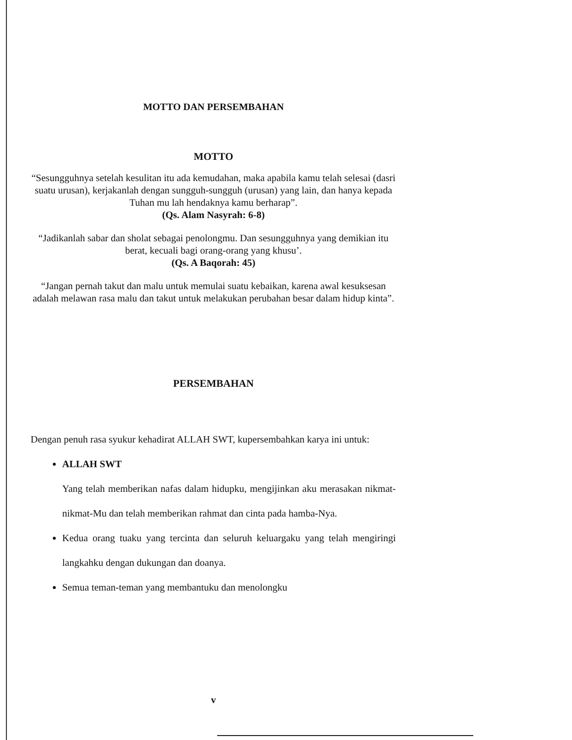MOTTO DAN PERSEMBAHAN
MOTTO
“Sesungguhnya setelah kesulitan itu ada kemudahan, maka apabila kamu telah selesai (dasri suatu urusan), kerjakanlah dengan sungguh-sungguh (urusan) yang lain, dan hanya kepada Tuhan mu lah hendaknya kamu berharap”.
(Qs. Alam Nasyrah: 6-8)
“Jadikanlah sabar dan sholat sebagai penolongmu. Dan sesungguhnya yang demikian itu berat, kecuali bagi orang-orang yang khusu’.
(Qs. A Baqorah: 45)
“Jangan pernah takut dan malu untuk memulai suatu kebaikan, karena awal kesuksesan adalah melawan rasa malu dan takut untuk melakukan perubahan besar dalam hidup kinta”.
PERSEMBAHAN
Dengan penuh rasa syukur kehadirat ALLAH SWT, kupersembahkan karya ini untuk:
ALLAH SWT
Yang telah memberikan nafas dalam hidupku, mengijinkan aku merasakan nikmat-nikmat-Mu dan telah memberikan rahmat dan cinta pada hamba-Nya.
Kedua orang tuaku yang tercinta dan seluruh keluargaku yang telah mengiringi langkahku dengan dukungan dan doanya.
Semua teman-teman yang membantuku dan menolongku
v